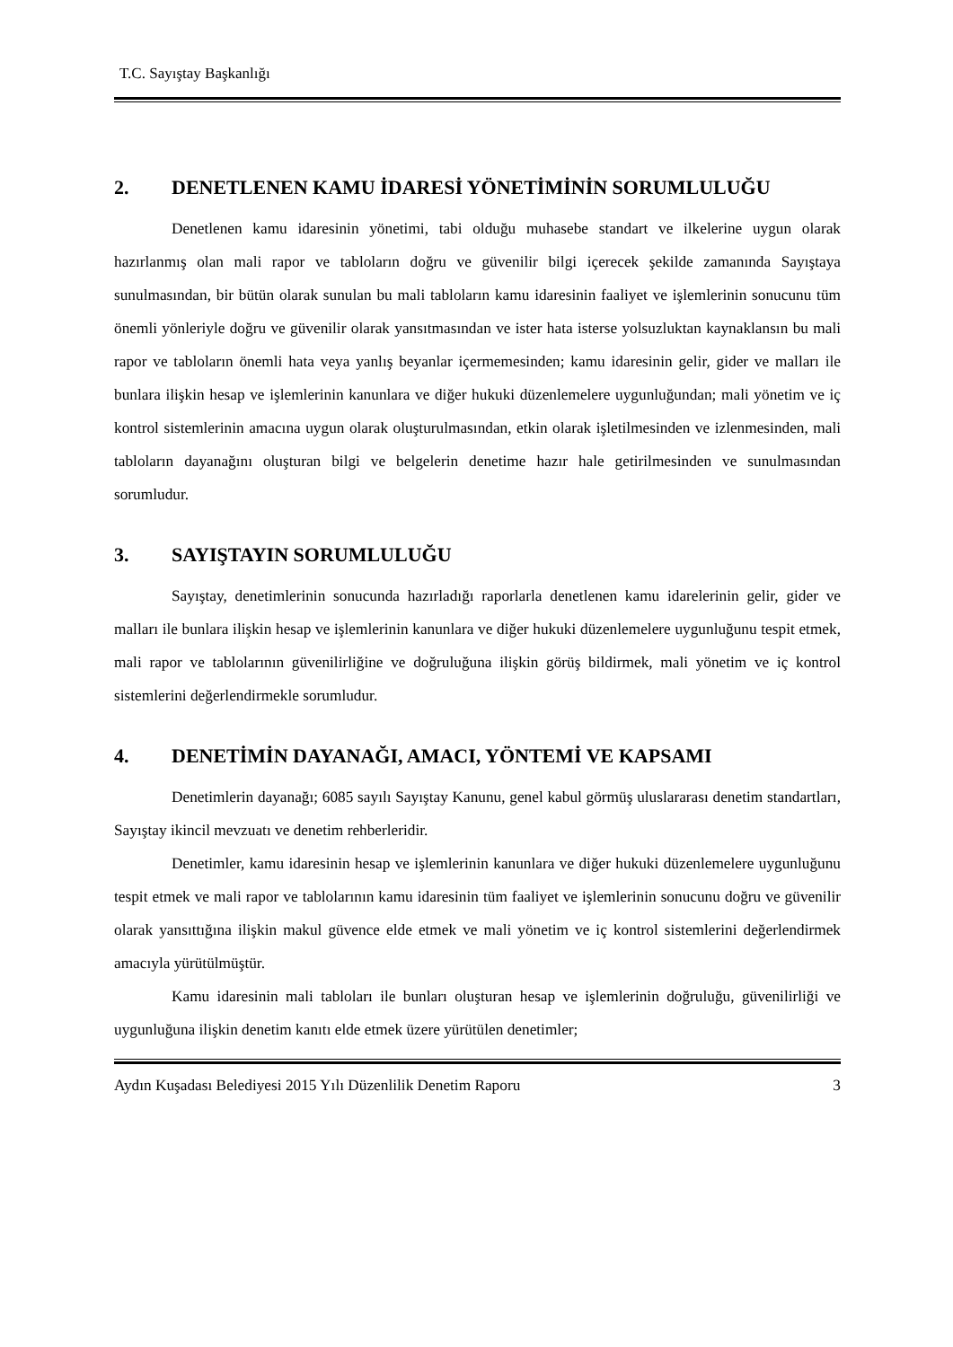T.C. Sayıştay Başkanlığı
2. DENETLENEN KAMU İDARESİ YÖNETİMİNİN SORUMLULUĞU
Denetlenen kamu idaresinin yönetimi, tabi olduğu muhasebe standart ve ilkelerine uygun olarak hazırlanmış olan mali rapor ve tabloların doğru ve güvenilir bilgi içerecek şekilde zamanında Sayıştaya sunulmasından, bir bütün olarak sunulan bu mali tabloların kamu idaresinin faaliyet ve işlemlerinin sonucunu tüm önemli yönleriyle doğru ve güvenilir olarak yansıtmasından ve ister hata isterse yolsuzluktan kaynaklansın bu mali rapor ve tabloların önemli hata veya yanlış beyanlar içermemesinden; kamu idaresinin gelir, gider ve malları ile bunlara ilişkin hesap ve işlemlerinin kanunlara ve diğer hukuki düzenlemelere uygunluğundan; mali yönetim ve iç kontrol sistemlerinin amacına uygun olarak oluşturulmasından, etkin olarak işletilmesinden ve izlenmesinden, mali tabloların dayanağını oluşturan bilgi ve belgelerin denetime hazır hale getirilmesinden ve sunulmasından sorumludur.
3. SAYIŞTAYIN SORUMLULUĞU
Sayıştay, denetimlerinin sonucunda hazırladığı raporlarla denetlenen kamu idarelerinin gelir, gider ve malları ile bunlara ilişkin hesap ve işlemlerinin kanunlara ve diğer hukuki düzenlemelere uygunluğunu tespit etmek, mali rapor ve tablolarının güvenilirliğine ve doğruluğuna ilişkin görüş bildirmek, mali yönetim ve iç kontrol sistemlerini değerlendirmekle sorumludur.
4. DENETİMİN DAYANAĞI, AMACI, YÖNTEMİ VE KAPSAMI
Denetimlerin dayanağı; 6085 sayılı Sayıştay Kanunu, genel kabul görmüş uluslararası denetim standartları, Sayıştay ikincil mevzuatı ve denetim rehberleridir.
Denetimler, kamu idaresinin hesap ve işlemlerinin kanunlara ve diğer hukuki düzenlemelere uygunluğunu tespit etmek ve mali rapor ve tablolarının kamu idaresinin tüm faaliyet ve işlemlerinin sonucunu doğru ve güvenilir olarak yansıttığına ilişkin makul güvence elde etmek ve mali yönetim ve iç kontrol sistemlerini değerlendirmek amacıyla yürütülmüştür.
Kamu idaresinin mali tabloları ile bunları oluşturan hesap ve işlemlerinin doğruluğu, güvenilirliği ve uygunluğuna ilişkin denetim kanıtı elde etmek üzere yürütülen denetimler;
Aydın Kuşadası Belediyesi 2015 Yılı Düzenlilik Denetim Raporu 3